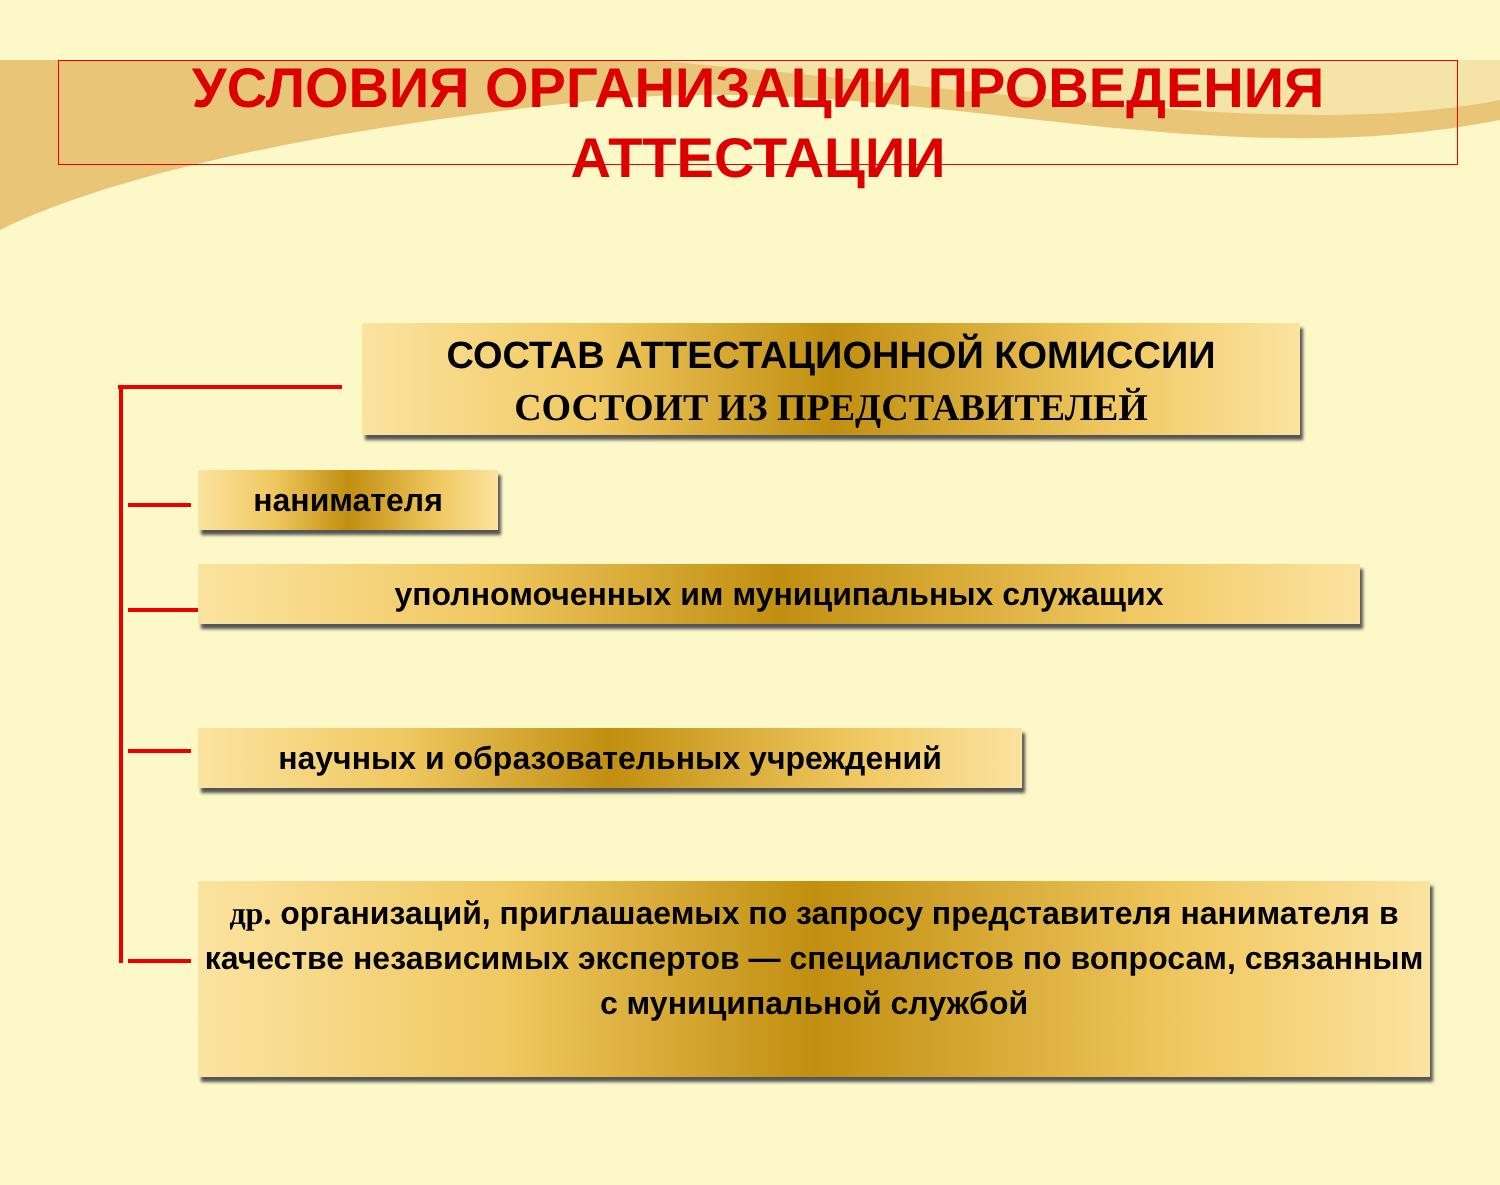УСЛОВИЯ ОРГАНИЗАЦИИ ПРОВЕДЕНИЯ АТТЕСТАЦИИ
СОСТАВ АТТЕСТАЦИОННОЙ КОМИССИИ
СОСТОИТ ИЗ ПРЕДСТАВИТЕЛЕЙ
нанимателя
уполномоченных им муниципальных служащих
научных и образовательных учреждений
др. организаций, приглашаемых по запросу представителя нанимателя в качестве независимых экспертов — специалистов по вопросам, связанным с муниципальной службой